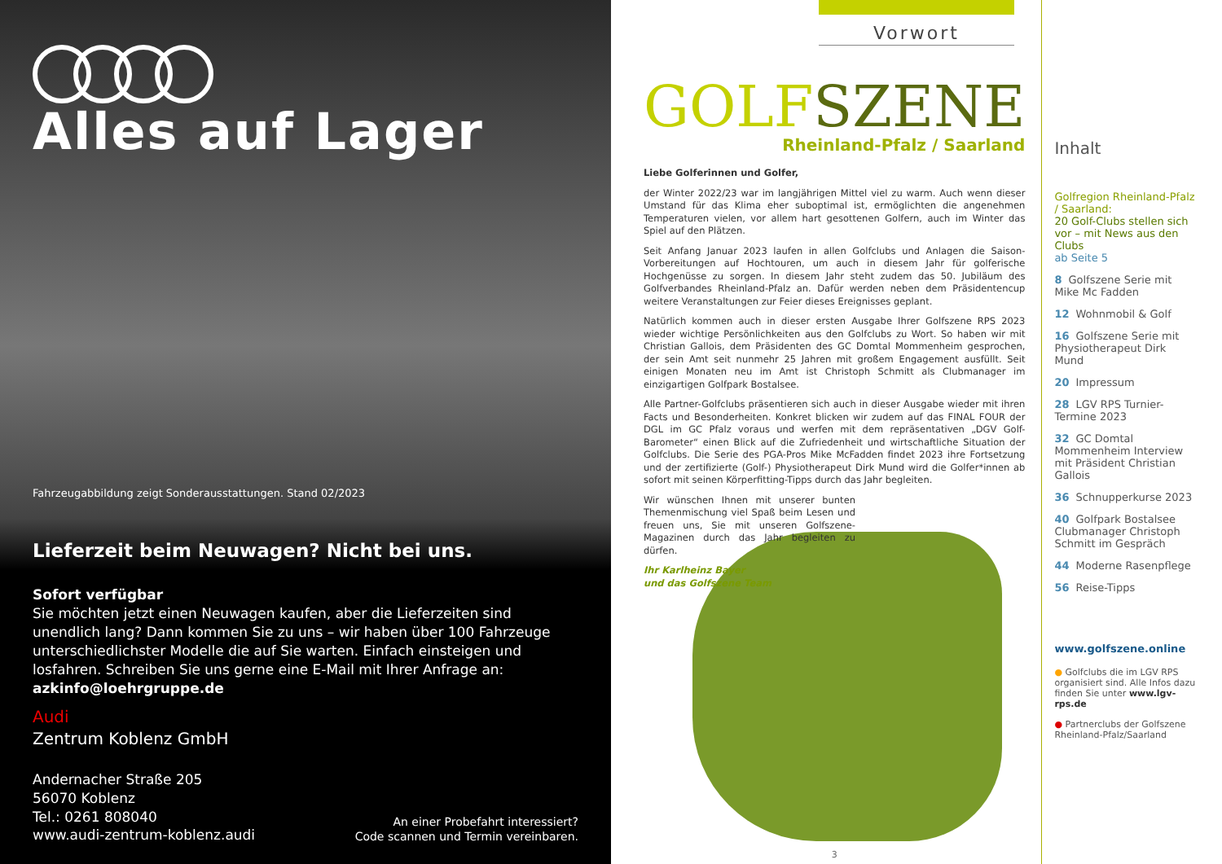Alles auf Lager
Fahrzeugabbildung zeigt Sonderausstattungen. Stand 02/2023
Lieferzeit beim Neuwagen? Nicht bei uns.
Sofort verfügbar
Sie möchten jetzt einen Neuwagen kaufen, aber die Lieferzeiten sind unendlich lang? Dann kommen Sie zu uns – wir haben über 100 Fahrzeuge unterschiedlichster Modelle die auf Sie warten. Einfach einsteigen und losfahren. Schreiben Sie uns gerne eine E-Mail mit Ihrer Anfrage an: azkinfo@loehrgruppe.de
Audi
Zentrum Koblenz GmbH
Andernacher Straße 205
56070 Koblenz
Tel.: 0261 808040
www.audi-zentrum-koblenz.audi
An einer Probefahrt interessiert?
Code scannen und Termin vereinbaren.
Vorwort
GOLF SZENE
Rheinland-Pfalz / Saarland
Liebe Golferinnen und Golfer,
der Winter 2022/23 war im langjährigen Mittel viel zu warm. Auch wenn dieser Umstand für das Klima eher suboptimal ist, ermöglichten die angenehmen Temperaturen vielen, vor allem hart gesottenen Golfern, auch im Winter das Spiel auf den Plätzen.
Seit Anfang Januar 2023 laufen in allen Golfclubs und Anlagen die Saison-Vorbereitungen auf Hochtouren, um auch in diesem Jahr für golferische Hochgenüsse zu sorgen. In diesem Jahr steht zudem das 50. Jubiläum des Golfverbandes Rheinland-Pfalz an. Dafür werden neben dem Präsidentencup weitere Veranstaltungen zur Feier dieses Ereignisses geplant.
Natürlich kommen auch in dieser ersten Ausgabe Ihrer Golfszene RPS 2023 wieder wichtige Persönlichkeiten aus den Golfclubs zu Wort. So haben wir mit Christian Gallois, dem Präsidenten des GC Domtal Mommenheim gesprochen, der sein Amt seit nunmehr 25 Jahren mit großem Engagement ausfüllt. Seit einigen Monaten neu im Amt ist Christoph Schmitt als Clubmanager im einzigartigen Golfpark Bostalsee.
Alle Partner-Golfclubs präsentieren sich auch in dieser Ausgabe wieder mit ihren Facts und Besonderheiten. Konkret blicken wir zudem auf das FINAL FOUR der DGL im GC Pfalz voraus und werfen mit dem repräsentativen „DGV Golf-Barometer“ einen Blick auf die Zufriedenheit und wirtschaftliche Situation der Golfclubs. Die Serie des PGA-Pros Mike McFadden findet 2023 ihre Fortsetzung und der zertifizierte (Golf-) Physiotherapeut Dirk Mund wird die Golfer*innen ab sofort mit seinen Körperfitting-Tipps durch das Jahr begleiten.
Wir wünschen Ihnen mit unserer bunten Themenmischung viel Spaß beim Lesen und freuen uns, Sie mit unseren Golfszene-Magazinen durch das Jahr begleiten zu dürfen.
Ihr Karlheinz Bayer
und das Golfszene Team
3
Inhalt
Golfregion Rheinland-Pfalz / Saarland:
20 Golf-Clubs stellen sich vor – mit News aus den Clubs
ab Seite 5
8 Golfszene Serie mit Mike Mc Fadden
12 Wohnmobil & Golf
16 Golfszene Serie mit Physiotherapeut Dirk Mund
20 Impressum
28 LGV RPS Turnier-Termine 2023
32 GC Domtal Mommenheim Interview mit Präsident Christian Gallois
36 Schnupperkurse 2023
40 Golfpark Bostalsee Clubmanager Christoph Schmitt im Gespräch
44 Moderne Rasenpflege
56 Reise-Tipps
www.golfszene.online
● Golfclubs die im LGV RPS organisiert sind. Alle Infos dazu finden Sie unter www.lgv-rps.de
● Partnerclubs der Golfszene Rheinland-Pfalz/Saarland